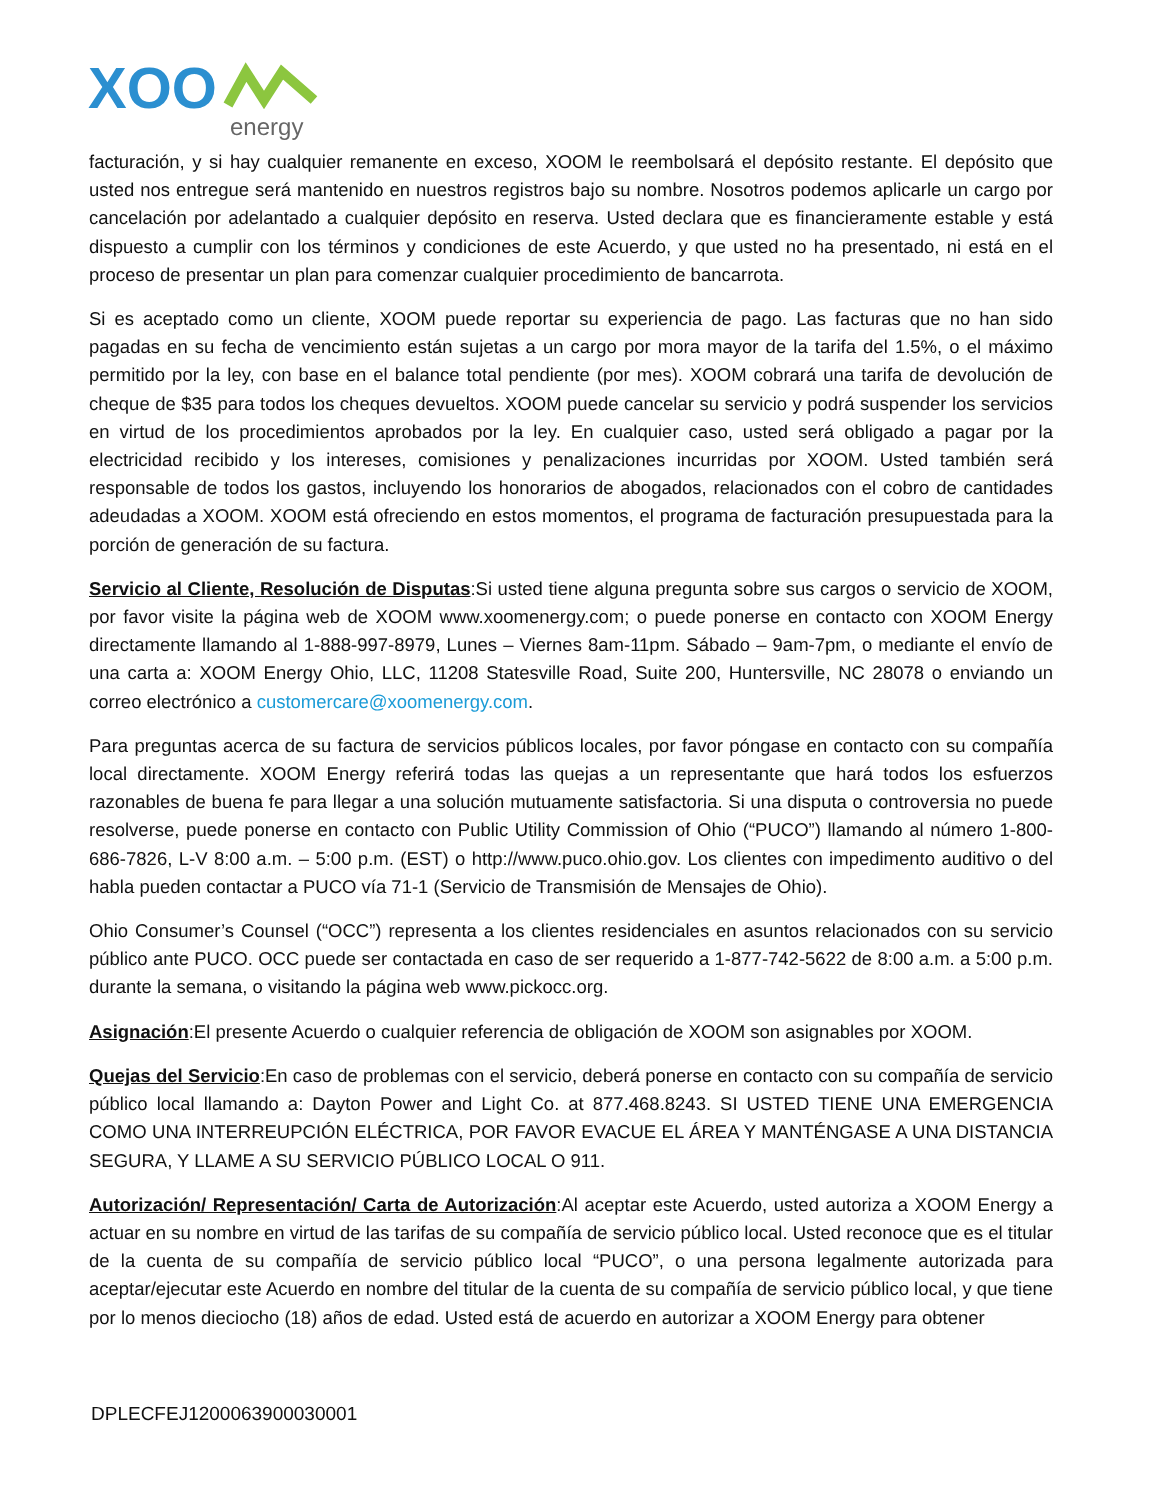XOO
energy
facturación, y si hay cualquier remanente en exceso, XOOM le reembolsará el depósito restante. El depósito que usted nos entregue será mantenido en nuestros registros bajo su nombre. Nosotros podemos aplicarle un cargo por cancelación por adelantado a cualquier depósito en reserva. Usted declara que es financieramente estable y está dispuesto a cumplir con los términos y condiciones de este Acuerdo, y que usted no ha presentado, ni está en el proceso de presentar un plan para comenzar cualquier procedimiento de bancarrota.
Si es aceptado como un cliente, XOOM puede reportar su experiencia de pago. Las facturas que no han sido pagadas en su fecha de vencimiento están sujetas a un cargo por mora mayor de la tarifa del 1.5%, o el máximo permitido por la ley, con base en el balance total pendiente (por mes). XOOM cobrará una tarifa de devolución de cheque de $35 para todos los cheques devueltos. XOOM puede cancelar su servicio y podrá suspender los servicios en virtud de los procedimientos aprobados por la ley. En cualquier caso, usted será obligado a pagar por la electricidad recibido y los intereses, comisiones y penalizaciones incurridas por XOOM. Usted también será responsable de todos los gastos, incluyendo los honorarios de abogados, relacionados con el cobro de cantidades adeudadas a XOOM. XOOM está ofreciendo en estos momentos, el programa de facturación presupuestada para la porción de generación de su factura.
Servicio al Cliente, Resolución de Disputas:Si usted tiene alguna pregunta sobre sus cargos o servicio de XOOM, por favor visite la página web de XOOM www.xoomenergy.com; o puede ponerse en contacto con XOOM Energy directamente llamando al 1-888-997-8979, Lunes – Viernes 8am-11pm. Sábado – 9am-7pm, o mediante el envío de una carta a: XOOM Energy Ohio, LLC, 11208 Statesville Road, Suite 200, Huntersville, NC 28078 o enviando un correo electrónico a customercare@xoomenergy.com.
Para preguntas acerca de su factura de servicios públicos locales, por favor póngase en contacto con su compañía local directamente. XOOM Energy referirá todas las quejas a un representante que hará todos los esfuerzos razonables de buena fe para llegar a una solución mutuamente satisfactoria. Si una disputa o controversia no puede resolverse, puede ponerse en contacto con Public Utility Commission of Ohio (“PUCO”) llamando al número 1-800-686-7826, L-V 8:00 a.m. – 5:00 p.m. (EST) o http://www.puco.ohio.gov. Los clientes con impedimento auditivo o del habla pueden contactar a PUCO vía 71-1 (Servicio de Transmisión de Mensajes de Ohio).
Ohio Consumer’s Counsel (“OCC”) representa a los clientes residenciales en asuntos relacionados con su servicio público ante PUCO. OCC puede ser contactada en caso de ser requerido a 1-877-742-5622 de 8:00 a.m. a 5:00 p.m. durante la semana, o visitando la página web www.pickocc.org.
Asignación:El presente Acuerdo o cualquier referencia de obligación de XOOM son asignables por XOOM.
Quejas del Servicio:En caso de problemas con el servicio, deberá ponerse en contacto con su compañía de servicio público local llamando a: Dayton Power and Light Co. at 877.468.8243. SI USTED TIENE UNA EMERGENCIA COMO UNA INTERREUPCIÓN ELÉCTRICA, POR FAVOR EVACUE EL ÁREA Y MANTÉNGASE A UNA DISTANCIA SEGURA, Y LLAME A SU SERVICIO PÚBLICO LOCAL O 911.
Autorización/ Representación/ Carta de Autorización:Al aceptar este Acuerdo, usted autoriza a XOOM Energy a actuar en su nombre en virtud de las tarifas de su compañía de servicio público local. Usted reconoce que es el titular de la cuenta de su compañía de servicio público local “PUCO”, o una persona legalmente autorizada para aceptar/ejecutar este Acuerdo en nombre del titular de la cuenta de su compañía de servicio público local, y que tiene por lo menos dieciocho (18) años de edad. Usted está de acuerdo en autorizar a XOOM Energy para obtener
DPLECFEJ1200063900030001